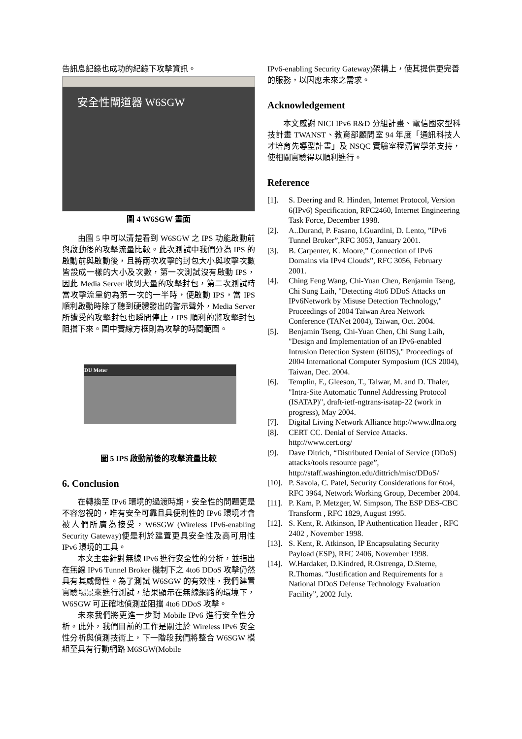告訊息記錄也成功的紀錄下攻擊資訊。
安全性閘道器 W6SGW
圖 4 W6SGW 畫面
由圖 5 中可以清楚看到 W6SGW 之 IPS 功能啟動前與啟動後的攻擊流量比較。此次測試中我們分為 IPS 的啟動前與啟動後，且將兩次攻擊的封包大小與攻擊次數皆設成一樣的大小及次數，第一次測試沒有啟動 IPS，因此 Media Server 收到大量的攻擊封包，第二次測試時當攻擊流量約為第一次的一半時，便啟動 IPS，當 IPS 順利啟動時除了聽到硬體發出的警示聲外，Media Server 所遭受的攻擊封包也瞬間停止，IPS 順利的將攻擊封包阻擋下來。圖中實線方框則為攻擊的時間範圍。
DU Meter
圖 5 IPS 啟動前後的攻擊流量比較
6. Conclusion
在轉換至 IPv6 環境的過渡時期，安全性的問題更是不容忽視的，唯有安全可靠且具便利性的 IPv6 環境才會被人們所廣為接受，W6SGW (Wireless IPv6-enabling Security Gateway)便是利於建置更具安全性及高可用性 IPv6 環境的工具。
本文主要針對無線 IPv6 進行安全性的分析，並指出在無線 IPv6 Tunnel Broker 機制下之 4to6 DDoS 攻擊仍然具有其威脅性。為了測試 W6SGW 的有效性，我們建置實驗場景來進行測試，結果顯示在無線網路的環境下，W6SGW 可正確地偵測並阻擋 4to6 DDoS 攻擊。
未來我們將更進一步對 Mobile IPv6 進行安全性分析。此外，我們目前的工作是關注於 Wireless IPv6 安全性分析與偵測技術上，下一階段我們將整合 W6SGW 模組至具有行動網路 M6SGW(Mobile
IPv6-enabling Security Gateway)架構上，使其提供更完善的服務，以因應未來之需求。
Acknowledgement
本文感謝 NICI IPv6 R&D 分組計畫、電信國家型科技計畫 TWANST、教育部顧問室 94 年度「通訊科技人才培育先導型計畫」及 NSQC 實驗室程清智學弟支持，使相關實驗得以順利進行。
Reference
[1]. S. Deering and R. Hinden, Internet Protocol, Version 6(IPv6) Specification, RFC2460, Internet Engineering Task Force, December 1998.
[2]. A..Durand, P. Fasano, I.Guardini, D. Lento, ”IPv6 Tunnel Broker”,RFC 3053, January 2001.
[3]. B. Carpenter, K. Moore,” Connection of IPv6 Domains via IPv4 Clouds”, RFC 3056, February 2001.
[4]. Ching Feng Wang, Chi-Yuan Chen, Benjamin Tseng, Chi Sung Laih, "Detecting 4to6 DDoS Attacks on IPv6Network by Misuse Detection Technology," Proceedings of 2004 Taiwan Area Network Conference (TANet 2004), Taiwan, Oct. 2004.
[5]. Benjamin Tseng, Chi-Yuan Chen, Chi Sung Laih, "Design and Implementation of an IPv6-enabled Intrusion Detection System (6IDS)," Proceedings of 2004 International Computer Symposium (ICS 2004), Taiwan, Dec. 2004.
[6]. Templin, F., Gleeson, T., Talwar, M. and D. Thaler, "Intra-Site Automatic Tunnel Addressing Protocol (ISATAP)", draft-ietf-ngtrans-isatap-22 (work in progress), May 2004.
[7]. Digital Living Network Alliance http://www.dlna.org
[8]. CERT CC. Denial of Service Attacks. http://www.cert.org/
[9]. Dave Ditrich, “Distributed Denial of Service (DDoS) attacks/tools resource page”, http://staff.washington.edu/dittrich/misc/DDoS/
[10]. P. Savola, C. Patel, Security Considerations for 6to4, RFC 3964, Network Working Group, December 2004.
[11]. P. Karn, P. Metzger, W. Simpson, The ESP DES-CBC Transform , RFC 1829, August 1995.
[12]. S. Kent, R. Atkinson, IP Authentication Header , RFC 2402 , November 1998.
[13]. S. Kent, R. Atkinson, IP Encapsulating Security Payload (ESP), RFC 2406, November 1998.
[14]. W.Hardaker, D.Kindred, R.Ostrenga, D.Sterne, R.Thomas. “Justification and Requirements for a National DDoS Defense Technology Evaluation Facility”, 2002 July.